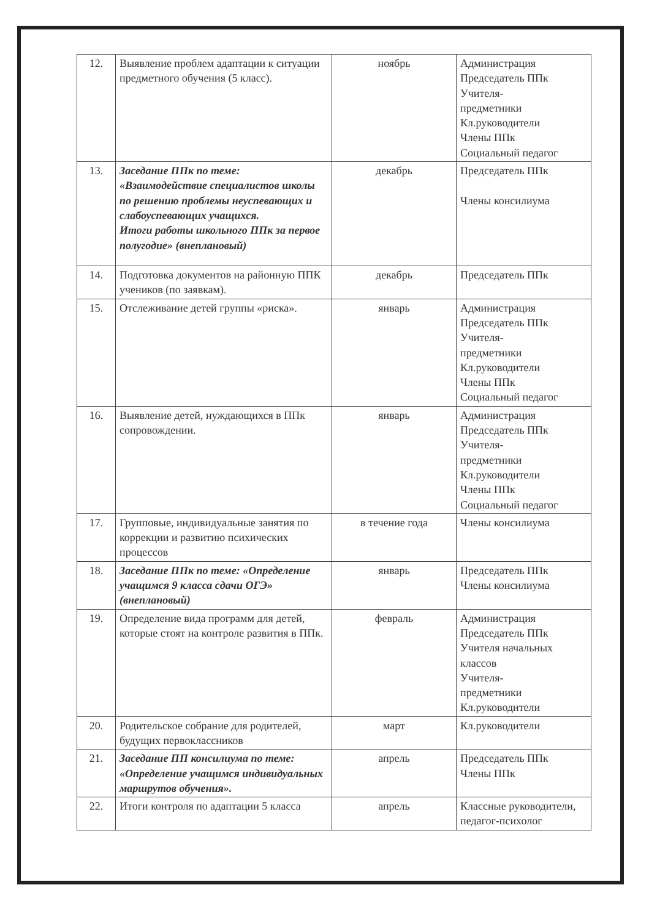| 12. | Выявление проблем адаптации к ситуации предметного обучения (5 класс). | ноябрь | Администрация Председатель ППк Учителя- предметники Кл.руководители Члены ППк Социальный педагог |
| 13. | Заседание ППк по теме: «Взаимодействие специалистов школы по решению проблемы неуспевающих и слабоуспевающих учащихся. Итоги работы школьного ППк за первое полугодие» (внеплановый) | декабрь | Председатель ППк Члены консилиума |
| 14. | Подготовка документов на районную ППК учеников (по заявкам). | декабрь | Председатель ППк |
| 15. | Отслеживание детей группы «риска». | январь | Администрация Председатель ППк Учителя- предметники Кл.руководители Члены ППк Социальный педагог |
| 16. | Выявление детей, нуждающихся в ППк сопровождении. | январь | Администрация Председатель ППк Учителя- предметники Кл.руководители Члены ППк Социальный педагог |
| 17. | Групповые, индивидуальные занятия по коррекции и развитию психических процессов | в течение года | Члены консилиума |
| 18. | Заседание ППк по теме: «Определение учащимся 9 класса сдачи ОГЭ» (внеплановый) | январь | Председатель ППк Члены консилиума |
| 19. | Определение вида программ для детей, которые стоят на контроле развития в ППк. | февраль | Администрация Председатель ППк Учителя начальных классов Учителя- предметники Кл.руководители |
| 20. | Родительское собрание для родителей, будущих первоклассников | март | Кл.руководители |
| 21. | Заседание ПП консилиума по теме: «Определение учащимся индивидуальных маршрутов обучения». | апрель | Председатель ППк Члены ППк |
| 22. | Итоги контроля по адаптации 5 класса | апрель | Классные руководители, педагог-психолог |